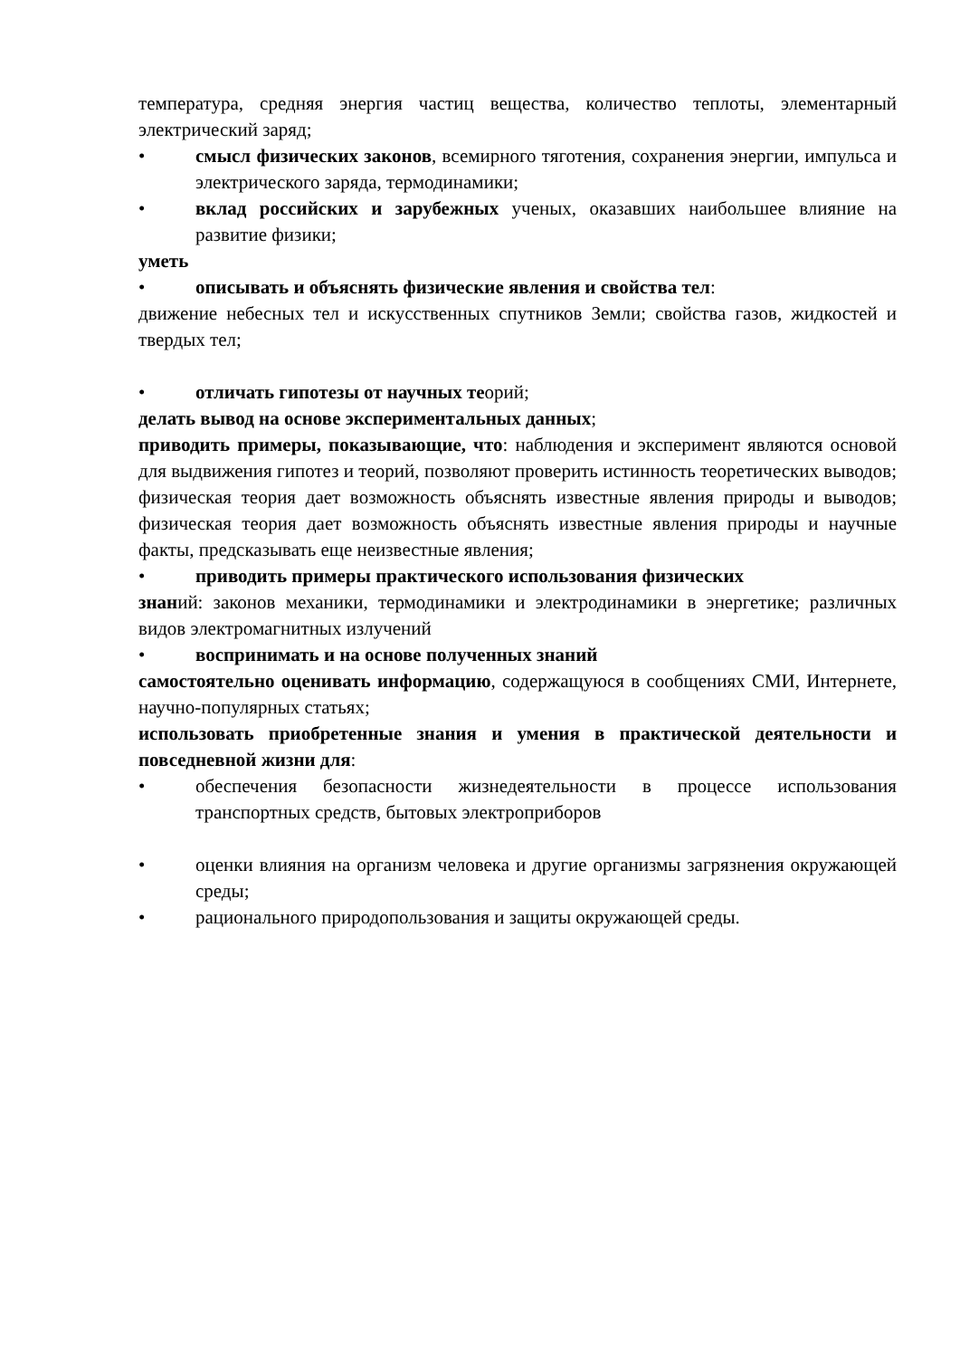температура, средняя энергия частиц вещества, количество теплоты, элементарный электрический заряд;
• смысл физических законов, всемирного тяготения, сохранения энергии, импульса и электрического заряда, термодинамики;
• вклад российских и зарубежных ученых, оказавших наибольшее влияние на развитие физики;
уметь
• описывать и объяснять физические явления и свойства тел:
движение небесных тел и искусственных спутников Земли; свойства газов, жидкостей и твердых тел;
• отличать гипотезы от научных теорий;
делать вывод на основе экспериментальных данных;
приводить примеры, показывающие, что: наблюдения и эксперимент являются основой для выдвижения гипотез и теорий, позволяют проверить истинность теоретических выводов; физическая теория дает возможность объяснять известные явления природы и выводов; физическая теория дает возможность объяснять известные явления природы и научные факты, предсказывать еще неизвестные явления;
• приводить примеры практического использования физических
знаний: законов механики, термодинамики и электродинамики в энергетике; различных видов электромагнитных излучений
• воспринимать и на основе полученных знаний
самостоятельно оценивать информацию, содержащуюся в сообщениях СМИ, Интернете, научно-популярных статьях;
использовать приобретенные знания и умения в практической деятельности и повседневной жизни для:
• обеспечения безопасности жизнедеятельности в процессе использования транспортных средств, бытовых электроприборов
• оценки влияния на организм человека и другие организмы загрязнения окружающей среды;
• рационального природопользования и защиты окружающей среды.